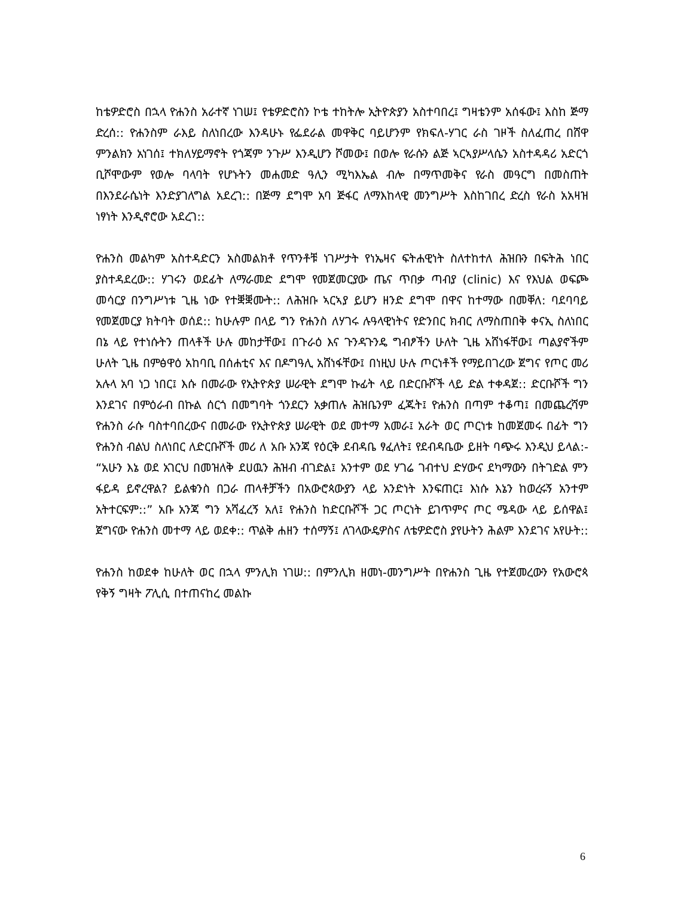ከቴዎድሮስ በኋላ ዮሐንስ አራተኛ ነገሠ፤ የቴዎድሮስን ኮቴ ተከትሎ ኢትዮጵያን አስተባበረ፤ ግዛቴንም አሰፋው፤ እስከ ጅማ ድረሰ:: ዮሐንስም ራእይ ስለነበረው እንዳሁኑ የፌደራል መዋቅር ባይሆንም የክፍለ-ሃገር ራስ ገዞች ስለፈጠረ በሸዋ ምንልክን አነገሰ፤ ተክለሃይማኖት የጎጃም ንጉሥ እንዲሆን ሾመው፤ በወሎ የራሱን ልጅ ኣርኣያሥላሴን አስተዳዳሪ አድርጎ ቢሾሞውም የወሎ ባላባት የሆኑትን መሐመድ ዓሊን ሚካእኤል ብሎ በማጥመቅና የራስ መዓርግ በመስጠት በእንደራሴነት እንድያገለግል አደረገ:: በጅማ ደግሞ አባ ጅፋር ለማእከላዊ መንግሥት እስከገበረ ድረስ የራስ አአዛዝ ነፃነት እንዲኖሮው አደረገ::
ዮሐንስ መልካም አስተዳድርን አስመልክቶ የጥንቶቹ ነገሥታት የነኤዛና ፍትሐዊነት ስለተከተለ ሕዝቡን በፍትሕ ነበር ያስተዳደረው:: ሃገሩን ወደፊት ለማራመድ ደግሞ የመጀመርያው ጤና ጥበቃ ጣብያ (clinic) እና የእህል ወፍጮ መሳርያ በንግሥነቱ ጊዜ ነው የተቛቛሙት:: ለሕዝቡ ኣርኣያ ይሆን ዘንድ ደግሞ በዋና ከተማው በመቐለ: ባደባባይ የመጀመርያ ክትባት ወሰደ:: ከሁሉም በላይ ግን ዮሐንስ ለሃገሩ ሉዓላዊነትና የድንበር ክብር ለማስጠበቅ ቀናኢ ስለነበር በኔ ላይ የተነሱትን ጠላቶች ሁሉ መከታቸው፤ በጉራዕ እና ጉንዳጉንዴ ግብፆችን ሁለት ጊዜ አሸነፋቸው፤ ጣልያኖችም ሁለት ጊዜ በምፅዋዕ አከባቢ በሰሐቲና እና በዶግዓሊ አሸነፋቸው፤ በነዚህ ሁሉ ጦርነቶች የማይበገረው ጀግና የጦር መሪ አሉላ አባ ነጋ ነበር፤ እሱ በመራው የኢትዮጵያ ሠራዊት ደግሞ ኩፊት ላይ በድርቡሾች ላይ ድል ተቀዳጀ:: ድርቡሾች ግን እንደገና በምዕራብ በኩል ሰርጎ በመግባት ጎንደርን አቃጠሉ ሕዝቤንም ፈጁት፤ ዮሐንስ በጣም ተቆጣ፤ በመጨረሻም ዮሐንስ ራሱ ባስተባበረውና በመራው የኢትዮጵያ ሠራዊት ወደ መተማ አመራ፤ አራት ወር ጦርነቱ ከመጀመሩ በፊት ግን ዮሐንስ ብልህ ስለነበር ለድርቡሾች መሪ ለ አቡ አንጃ የዕርቅ ደብዳቤ ፃፈለት፤ የደብዳቤው ይዘት ባጭሩ እንዲህ ይላል:- “አሁን እኔ ወደ አገርህ በመዝለቅ ደሀዉን ሕዝብ ብገድል፤ አንተም ወደ ሃገሬ ገብተህ ድሃውና ደካማውን በትገድል ምን ፋይዳ ይኖረዋል? ይልቁንስ በጋራ ጠላቶቻችን በአውሮጳውያን ላይ አንድነት እንፍጠር፤ እነሱ እኔን ከወረሩኝ አንተም አትተርፍም::” አቡ አንጃ ግን አሻፈረኝ አለ፤ ዮሐንስ ከድርቡሾች ጋር ጦርነት ይገጥምና ጦር ሜዳው ላይ ይሰዋል፤ ጀግናው ዮሐንስ መተማ ላይ ወደቀ:: ጥልቅ ሐዘን ተሰማኝ፤ ለገላውዴዎስና ለቴዎድሮስ ያየሁትን ሕልም እንደገና አየሁት::
ዮሐንስ ከወደቀ ከሁለት ወር በኋላ ምንሊክ ነገሠ:: በምንሊክ ዘመነ-መንግሥት በዮሐንስ ጊዜ የተጀመረውን የአውሮጳ የቅኝ ግዛት ፖሊሲ በተጠናከረ መልኩ
6